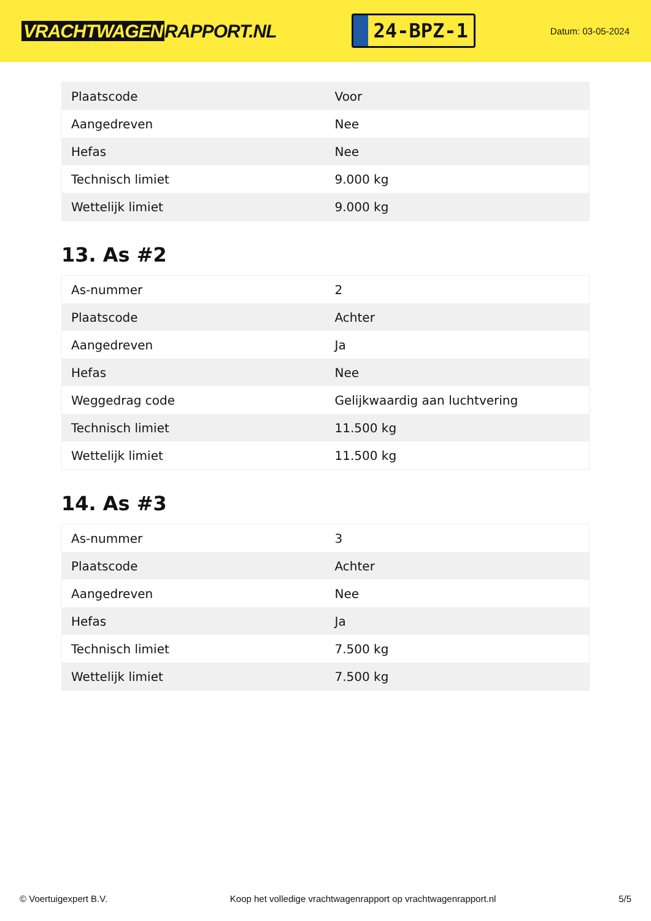VRACHTWAGEN RAPPORT.NL
24-BPZ-1
Datum: 03-05-2024
| Plaatscode | Voor |
| Aangedreven | Nee |
| Hefas | Nee |
| Technisch limiet | 9.000 kg |
| Wettelijk limiet | 9.000 kg |
13. As #2
| As-nummer | 2 |
| Plaatscode | Achter |
| Aangedreven | Ja |
| Hefas | Nee |
| Weggedrag code | Gelijkwaardig aan luchtvering |
| Technisch limiet | 11.500 kg |
| Wettelijk limiet | 11.500 kg |
14. As #3
| As-nummer | 3 |
| Plaatscode | Achter |
| Aangedreven | Nee |
| Hefas | Ja |
| Technisch limiet | 7.500 kg |
| Wettelijk limiet | 7.500 kg |
© Voertuigexpert B.V. Koop het volledige vrachtwagenrapport op vrachtwagenrapport.nl 5/5